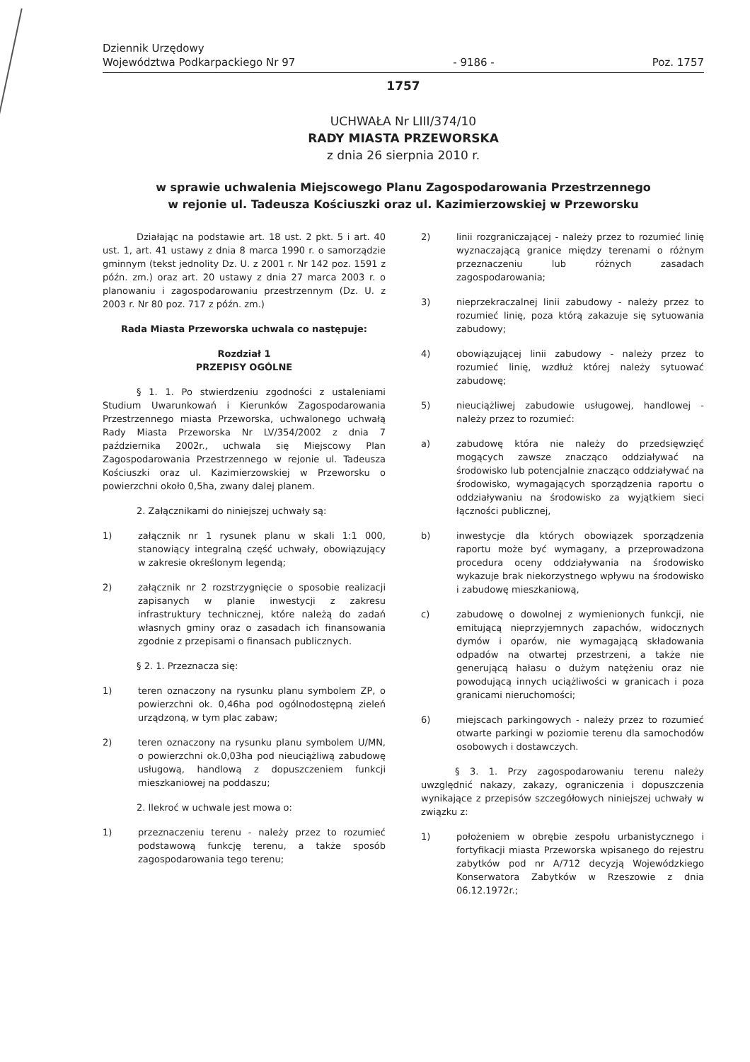Dziennik Urzędowy
Województwa Podkarpackiego Nr 97
- 9186 -
Poz. 1757
1757
UCHWAŁA Nr LIII/374/10
RADY MIASTA PRZEWORSKA
z dnia 26 sierpnia 2010 r.
w sprawie uchwalenia Miejscowego Planu Zagospodarowania Przestrzennego
w rejonie ul. Tadeusza Kościuszki oraz ul. Kazimierzowskiej w Przeworsku
Działając na podstawie art. 18 ust. 2 pkt. 5 i art. 40 ust. 1, art. 41 ustawy z dnia 8 marca 1990 r. o samorządzie gminnym (tekst jednolity Dz. U. z 2001 r. Nr 142 poz. 1591 z późn. zm.) oraz art. 20 ustawy z dnia 27 marca 2003 r. o planowaniu i zagospodarowaniu przestrzennym (Dz. U. z 2003 r. Nr 80 poz. 717 z późn. zm.)
Rada Miasta Przeworska uchwala co następuje:
Rozdział 1
PRZEPISY OGÓLNE
§ 1. 1. Po stwierdzeniu zgodności z ustaleniami Studium Uwarunkowań i Kierunków Zagospodarowania Przestrzennego miasta Przeworska, uchwalonego uchwałą Rady Miasta Przeworska Nr LV/354/2002 z dnia 7 października 2002r., uchwala się Miejscowy Plan Zagospodarowania Przestrzennego w rejonie ul. Tadeusza Kościuszki oraz ul. Kazimierzowskiej w Przeworsku o powierzchni około 0,5ha, zwany dalej planem.
2. Załącznikami do niniejszej uchwały są:
1) załącznik nr 1 rysunek planu w skali 1:1 000, stanowiący integralną część uchwały, obowiązujący w zakresie określonym legendą;
2) załącznik nr 2 rozstrzygnięcie o sposobie realizacji zapisanych w planie inwestycji z zakresu infrastruktury technicznej, które należą do zadań własnych gminy oraz o zasadach ich finansowania zgodnie z przepisami o finansach publicznych.
§ 2. 1. Przeznacza się:
1) teren oznaczony na rysunku planu symbolem ZP, o powierzchni ok. 0,46ha pod ogólnodostępną zieleń urządzoną, w tym plac zabaw;
2) teren oznaczony na rysunku planu symbolem U/MN, o powierzchni ok.0,03ha pod nieuciążliwą zabudowę usługową, handlową z dopuszczeniem funkcji mieszkaniowej na poddaszu;
2. Ilekroć w uchwale jest mowa o:
1) przeznaczeniu terenu - należy przez to rozumieć podstawową funkcję terenu, a także sposób zagospodarowania tego terenu;
2) linii rozgraniczającej - należy przez to rozumieć linię wyznaczającą granice między terenami o różnym przeznaczeniu lub różnych zasadach zagospodarowania;
3) nieprzekraczalnej linii zabudowy - należy przez to rozumieć linię, poza którą zakazuje się sytuowania zabudowy;
4) obowiązującej linii zabudowy - należy przez to rozumieć linię, wzdłuż której należy sytuować zabudowę;
5) nieuciążliwej zabudowie usługowej, handlowej - należy przez to rozumieć:
a) zabudowę która nie należy do przedsięwzięć mogących zawsze znacząco oddziaływać na środowisko lub potencjalnie znacząco oddziaływać na środowisko, wymagających sporządzenia raportu o oddziaływaniu na środowisko za wyjątkiem sieci łączności publicznej,
b) inwestycje dla których obowiązek sporządzenia raportu może być wymagany, a przeprowadzona procedura oceny oddziaływania na środowisko wykazuje brak niekorzystnego wpływu na środowisko i zabudowę mieszkaniową,
c) zabudowę o dowolnej z wymienionych funkcji, nie emitującą nieprzyjemnych zapachów, widocznych dymów i oparów, nie wymagającą składowania odpadów na otwartej przestrzeni, a także nie generującą hałasu o dużym natężeniu oraz nie powodującą innych uciążliwości w granicach i poza granicami nieruchomości;
6) miejscach parkingowych - należy przez to rozumieć otwarte parkingi w poziomie terenu dla samochodów osobowych i dostawczych.
§ 3. 1. Przy zagospodarowaniu terenu należy uwzględnić nakazy, zakazy, ograniczenia i dopuszczenia wynikające z przepisów szczegółowych niniejszej uchwały w związku z:
1) położeniem w obrębie zespołu urbanistycznego i fortyfikacji miasta Przeworska wpisanego do rejestru zabytków pod nr A/712 decyzją Wojewódzkiego Konserwatora Zabytków w Rzeszowie z dnia 06.12.1972r.;